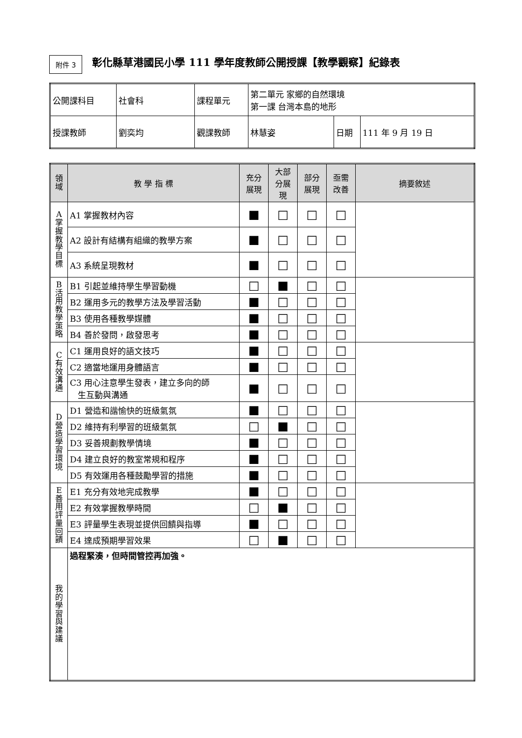附件 3
彰化縣草港國民小學 111 學年度教師公開授課【教學觀察】紀錄表
| 公開課科目 | 社會科 | 課程單元 | 第二單元 家鄉的自然環境 第一課 台灣本島的地形 | | |
| 授課教師 | 劉奕均 | 觀課教師 | 林慧姿 | 日期 | 111 年 9 月 19 日 |
| 領 域 | 教 學 指 標 | 充分 展現 | 大部 分展 現 | 部分 展現 | 亟需 改善 | 摘要敘述 |
| --- | --- | --- | --- | --- | --- | --- |
| A 掌 握 教 學 目 標 | A1 掌握教材內容 | ■ | □ | □ | □ | |
| | A2 設計有結構有組織的教學方案 | ■ | □ | □ | □ | |
| | A3 系統呈現教材 | ■ | □ | □ | □ | |
| B 活 用 教 學 策 略 | B1 引起並維持學生學習動機 | □ | ■ | □ | □ | |
| | B2 運用多元的教學方法及學習活動 | ■ | □ | □ | □ | |
| | B3 使用各種教學媒體 | ■ | □ | □ | □ | |
| | B4 善於發問，啟發思考 | ■ | □ | □ | □ | |
| C 有 效 溝 通 | C1 運用良好的語文技巧 | ■ | □ | □ | □ | |
| | C2 適當地運用身體語言 | ■ | □ | □ | □ | |
| | C3 用心注意學生發表，建立多向的師 生互動與溝通 | ■ | □ | □ | □ | |
| D 營 造 學 習 環 境 | D1 營造和諧愉快的班級氣氛 | ■ | □ | □ | □ | |
| | D2 維持有利學習的班級氣氛 | □ | ■ | □ | □ | |
| | D3 妥善規劃教學情境 | ■ | □ | □ | □ | |
| | D4 建立良好的教室常規和程序 | ■ | □ | □ | □ | |
| | D5 有效運用各種鼓勵學習的措施 | ■ | □ | □ | □ | |
| E 善 用 評 量 回 饋 | E1 充分有效地完成教學 | ■ | □ | □ | □ | |
| | E2 有效掌握教學時間 | □ | ■ | □ | □ | |
| | E3 評量學生表現並提供回饋與指導 | ■ | □ | □ | □ | |
| | E4 達成預期學習效果 | □ | ■ | □ | □ | |
| 我 的 學 習 與 建 議 | 過程緊湊，但時間管控再加強。 | | | | | |